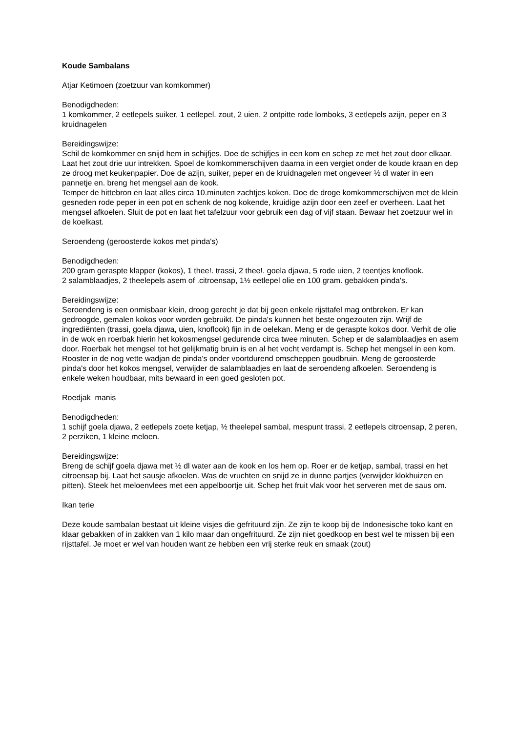Koude Sambalans
Atjar Ketimoen (zoetzuur van komkommer)
Benodigdheden:
1 komkommer, 2 eetlepels suiker, 1 eetlepel. zout, 2 uien, 2 ontpitte rode lomboks, 3 eetlepels azijn, peper en 3 kruidnagelen
Bereidingswijze:
Schil de komkommer en snijd hem in schijfjes. Doe de schijfjes in een kom en schep ze met het zout door elkaar. Laat het zout drie uur intrekken. Spoel de komkommerschijven daarna in een vergiet onder de koude kraan en dep ze droog met keukenpapier. Doe de azijn, suiker, peper en de kruidnagelen met ongeveer ½ dl water in een pannetje en. breng het mengsel aan de kook.
Temper de hittebron en laat alles circa 10.minuten zachtjes koken. Doe de droge komkommerschijven met de klein gesneden rode peper in een pot en schenk de nog kokende, kruidige azijn door een zeef er overheen. Laat het mengsel afkoelen. Sluit de pot en laat het tafelzuur voor gebruik een dag of vijf staan. Bewaar het zoetzuur wel in de koelkast.
Seroendeng (geroosterde kokos met pinda's)
Benodigdheden:
200 gram geraspte klapper (kokos), 1 thee!. trassi, 2 thee!. goela djawa, 5 rode uien, 2 teentjes knoflook.
2 salamblaadjes, 2 theelepels asem of .citroensap, 1½ eetlepel olie en 100 gram. gebakken pinda's.
Bereidingswijze:
Seroendeng is een onmisbaar klein, droog gerecht je dat bij geen enkele rijsttafel mag ontbreken. Er kan gedroogde, gemalen kokos voor worden gebruikt. De pinda's kunnen het beste ongezouten zijn. Wrijf de ingrediënten (trassi, goela djawa, uien, knoflook) fijn in de oelekan. Meng er de geraspte kokos door. Verhit de olie in de wok en roerbak hierin het kokosmengsel gedurende circa twee minuten. Schep er de salamblaadjes en asem door. Roerbak het mengsel tot het gelijkmatig bruin is en al het vocht verdampt is. Schep het mengsel in een kom. Rooster in de nog vette wadjan de pinda's onder voortdurend omscheppen goudbruin. Meng de geroosterde pinda's door het kokos mengsel, verwijder de salamblaadjes en laat de seroendeng afkoelen. Seroendeng is enkele weken houdbaar, mits bewaard in een goed gesloten pot.
Roedjak manis
Benodigdheden:
1 schijf goela djawa, 2 eetlepels zoete ketjap, ½ theelepel sambal, mespunt trassi, 2 eetlepels citroensap, 2 peren, 2 perziken, 1 kleine meloen.
Bereidingswijze:
Breng de schijf goela djawa met ½ dl water aan de kook en los hem op. Roer er de ketjap, sambal, trassi en het citroensap bij. Laat het sausje afkoelen. Was de vruchten en snijd ze in dunne partjes (verwijder klokhuizen en pitten). Steek het meloenvlees met een appelboortje uit. Schep het fruit vlak voor het serveren met de saus om.
Ikan terie
Deze koude sambalan bestaat uit kleine visjes die gefrituurd zijn. Ze zijn te koop bij de Indonesische toko kant en klaar gebakken of in zakken van 1 kilo maar dan ongefrituurd. Ze zijn niet goedkoop en best wel te missen bij een rijsttafel. Je moet er wel van houden want ze hebben een vrij sterke reuk en smaak (zout)